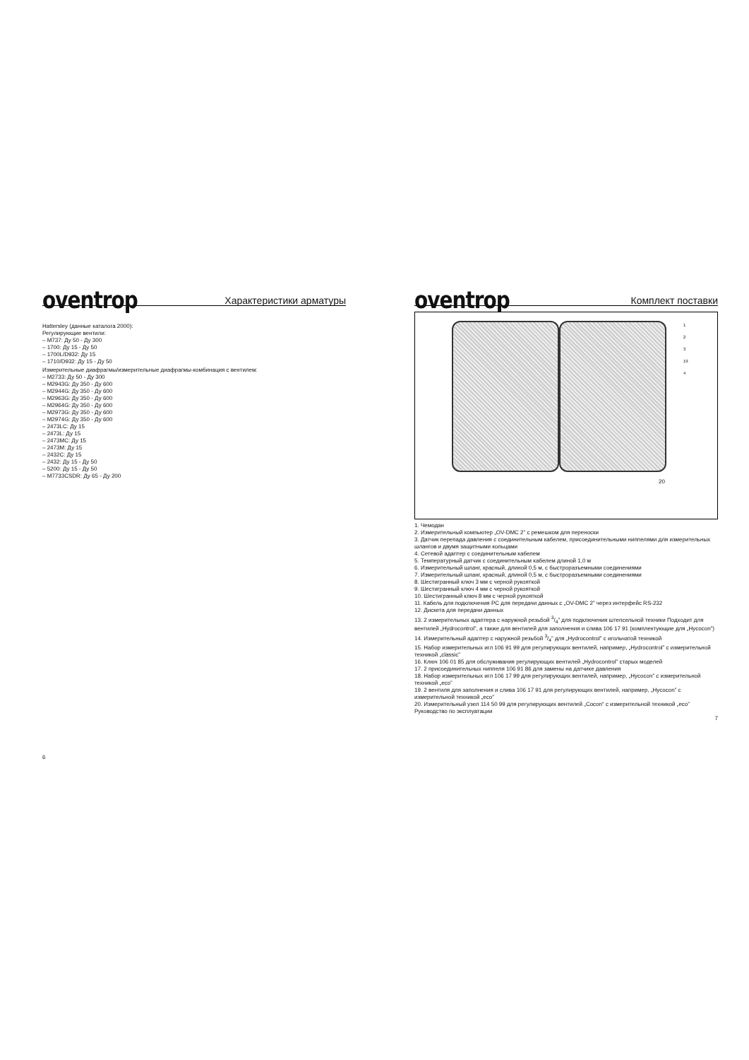oventrop Характеристики арматуры
Hattersley (данные каталога 2000):
Регулирующие вентили:
– M737: Ду 50 - Ду 300
– 1700: Ду 15 - Ду 50
– 1700L/D932: Ду 15
– 1710/D932: Ду 15 - Ду 50
Измерительные диафрагмы/измерительные диафрагмы-комбинация с вентилем:
– M2733: Ду 50 - Ду 300
– M2943G: Ду 350 - Ду 600
– M2944G: Ду 350 - Ду 600
– M2963G: Ду 350 - Ду 600
– M2964G: Ду 350 - Ду 600
– M2973G: Ду 350 - Ду 600
– M2974G: Ду 350 - Ду 600
– 2473LC: Ду 15
– 2473L: Ду 15
– 2473MC: Ду 15
– 2473M: Ду 15
– 2432C: Ду 15
– 2432: Ду 15 - Ду 50
– 5200: Ду 15 - Ду 50
– M7733CSDR: Ду 65 - Ду 200
6
oventrop Комплект поставки
20
1
2
3
19
4
1. Чемодан
2. Измерительный компьютер „OV-DMC 2” с ремешком для переноски
3. Датчик перепада давления с соединительным кабелем, присоединительными ниппелями для измерительных шлангов и двумя защитными кольцами
4. Сетевой адаптер с соединительным кабелем
5. Температурный датчик с соединительным кабелем длиной 1,0 м
6. Измерительный шланг, красный, длиной 0,5 м, с быстроразъемными соединениями
7. Измерительный шланг, красный, длиной 0,5 м, с быстроразъемными соединениями
8. Шестигранный ключ 3 мм с черной рукояткой
9. Шестигранный ключ 4 мм с черной рукояткой
10. Шестигранный ключ 8 мм с черной рукояткой
11. Кабель для подключения PC для передачи данных с „OV-DMC 2” через интерфейс RS-232
12. Дискета для передачи данных
13. 2 измерительных адаптера с наружной резьбой 3/4” для подключения штепсельной техники Подходит для вентилей „Hydrocontrol”, а также для вентилей для заполнения и слива 106 17 91 (комплектующие для „Hycocon”)
14. Измерительный адаптер с наружной резьбой 3/4” для „Hydrocontrol” с игольчатой техникой
15. Набор измерительных игл 106 91 99 для регулирующих вентилей, например, „Hydrocontrol” с измерительной техникой „classic”
16. Ключ 106 01 85 для обслуживания регулирующих вентилей „Hydrocontrol” старых моделей
17. 2 присоединительных ниппеля 106 91 86 для замены на датчике давления
18. Набор измерительных игл 106 17 99 для регулирующих вентилей, например, „Hycocon” с измерительной техникой „eco”
19. 2 вентиля для заполнения и слива 106 17 91 для регулирующих вентилей, например, „Hycocon” с измерительной техникой „eco”
20. Измерительный узел 114 50 99 для регулирующих вентилей „Cocon“ с измерительной техникой „eco”
Руководство по эксплуатации
7